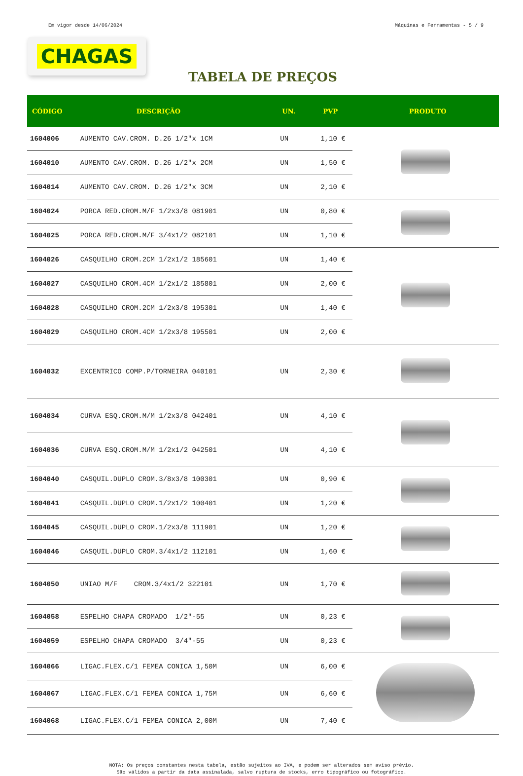Em vigor desde 14/06/2024 Máquinas e Ferramentas - 5 / 9
CHAGAS
TABELA DE PREÇOS
| CÓDIGO | DESCRIÇÃO | UN. | PVP | PRODUTO |
| --- | --- | --- | --- | --- |
| 1604006 | AUMENTO CAV.CROM. D.26 1/2"x 1CM | UN | 1,10 € | |
| 1604010 | AUMENTO CAV.CROM. D.26 1/2"x 2CM | UN | 1,50 € | |
| 1604014 | AUMENTO CAV.CROM. D.26 1/2"x 3CM | UN | 2,10 € | |
| 1604024 | PORCA RED.CROM.M/F 1/2x3/8 081901 | UN | 0,80 € | |
| 1604025 | PORCA RED.CROM.M/F 3/4x1/2 082101 | UN | 1,10 € | |
| 1604026 | CASQUILHO CROM.2CM 1/2x1/2 185601 | UN | 1,40 € | |
| 1604027 | CASQUILHO CROM.4CM 1/2x1/2 185801 | UN | 2,00 € | |
| 1604028 | CASQUILHO CROM.2CM 1/2x3/8 195301 | UN | 1,40 € | |
| 1604029 | CASQUILHO CROM.4CM 1/2x3/8 195501 | UN | 2,00 € | |
| 1604032 | EXCENTRICO COMP.P/TORNEIRA 040101 | UN | 2,30 € | |
| 1604034 | CURVA ESQ.CROM.M/M 1/2x3/8 042401 | UN | 4,10 € | |
| 1604036 | CURVA ESQ.CROM.M/M 1/2x1/2 042501 | UN | 4,10 € | |
| 1604040 | CASQUIL.DUPLO CROM.3/8x3/8 100301 | UN | 0,90 € | |
| 1604041 | CASQUIL.DUPLO CROM.1/2x1/2 100401 | UN | 1,20 € | |
| 1604045 | CASQUIL.DUPLO CROM.1/2x3/8 111901 | UN | 1,20 € | |
| 1604046 | CASQUIL.DUPLO CROM.3/4x1/2 112101 | UN | 1,60 € | |
| 1604050 | UNIAO M/F CROM.3/4x1/2 322101 | UN | 1,70 € | |
| 1604058 | ESPELHO CHAPA CROMADO 1/2"-55 | UN | 0,23 € | |
| 1604059 | ESPELHO CHAPA CROMADO 3/4"-55 | UN | 0,23 € | |
| 1604066 | LIGAC.FLEX.C/1 FEMEA CONICA 1,50M | UN | 6,00 € | |
| 1604067 | LIGAC.FLEX.C/1 FEMEA CONICA 1,75M | UN | 6,60 € | |
| 1604068 | LIGAC.FLEX.C/1 FEMEA CONICA 2,00M | UN | 7,40 € | |
NOTA: Os preços constantes nesta tabela, estão sujeitos ao IVA, e podem ser alterados sem aviso prévio.
São válidos a partir da data assinalada, salvo ruptura de stocks, erro tipográfico ou fotográfico.